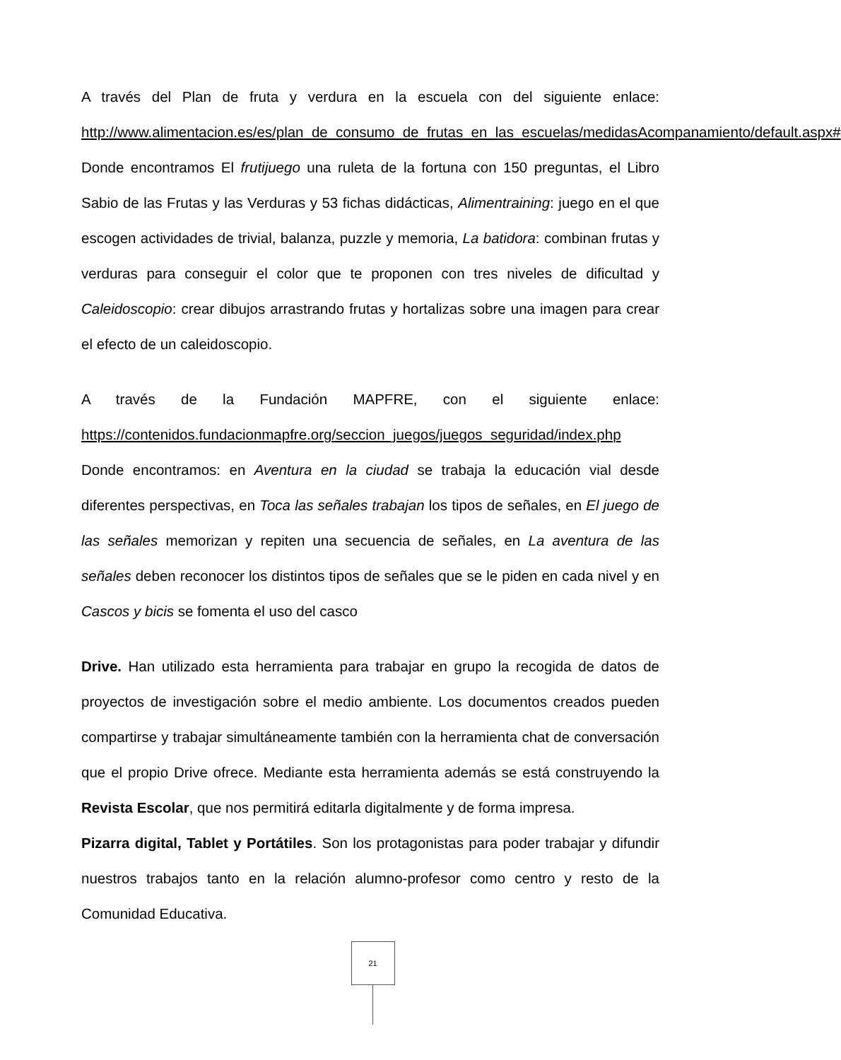A través del Plan de fruta y verdura en la escuela con del siguiente enlace: http://www.alimentacion.es/es/plan_de_consumo_de_frutas_en_las_escuelas/medidasAcompanamiento/default.aspx#
Donde encontramos El frutijuego una ruleta de la fortuna con 150 preguntas, el Libro Sabio de las Frutas y las Verduras y 53 fichas didácticas, Alimentraining: juego en el que escogen actividades de trivial, balanza, puzzle y memoria, La batidora: combinan frutas y verduras para conseguir el color que te proponen con tres niveles de dificultad y Caleidoscopio: crear dibujos arrastrando frutas y hortalizas sobre una imagen para crear el efecto de un caleidoscopio.
A través de la Fundación MAPFRE, con el siguiente enlace: https://contenidos.fundacionmapfre.org/seccion_juegos/juegos_seguridad/index.php
Donde encontramos: en Aventura en la ciudad se trabaja la educación vial desde diferentes perspectivas, en Toca las señales trabajan los tipos de señales, en El juego de las señales memorizan y repiten una secuencia de señales, en La aventura de las señales deben reconocer los distintos tipos de señales que se le piden en cada nivel y en Cascos y bicis se fomenta el uso del casco
Drive. Han utilizado esta herramienta para trabajar en grupo la recogida de datos de proyectos de investigación sobre el medio ambiente. Los documentos creados pueden compartirse y trabajar simultáneamente también con la herramienta chat de conversación que el propio Drive ofrece. Mediante esta herramienta además se está construyendo la Revista Escolar, que nos permitirá editarla digitalmente y de forma impresa.
Pizarra digital, Tablet y Portátiles. Son los protagonistas para poder trabajar y difundir nuestros trabajos tanto en la relación alumno-profesor como centro y resto de la Comunidad Educativa.
21